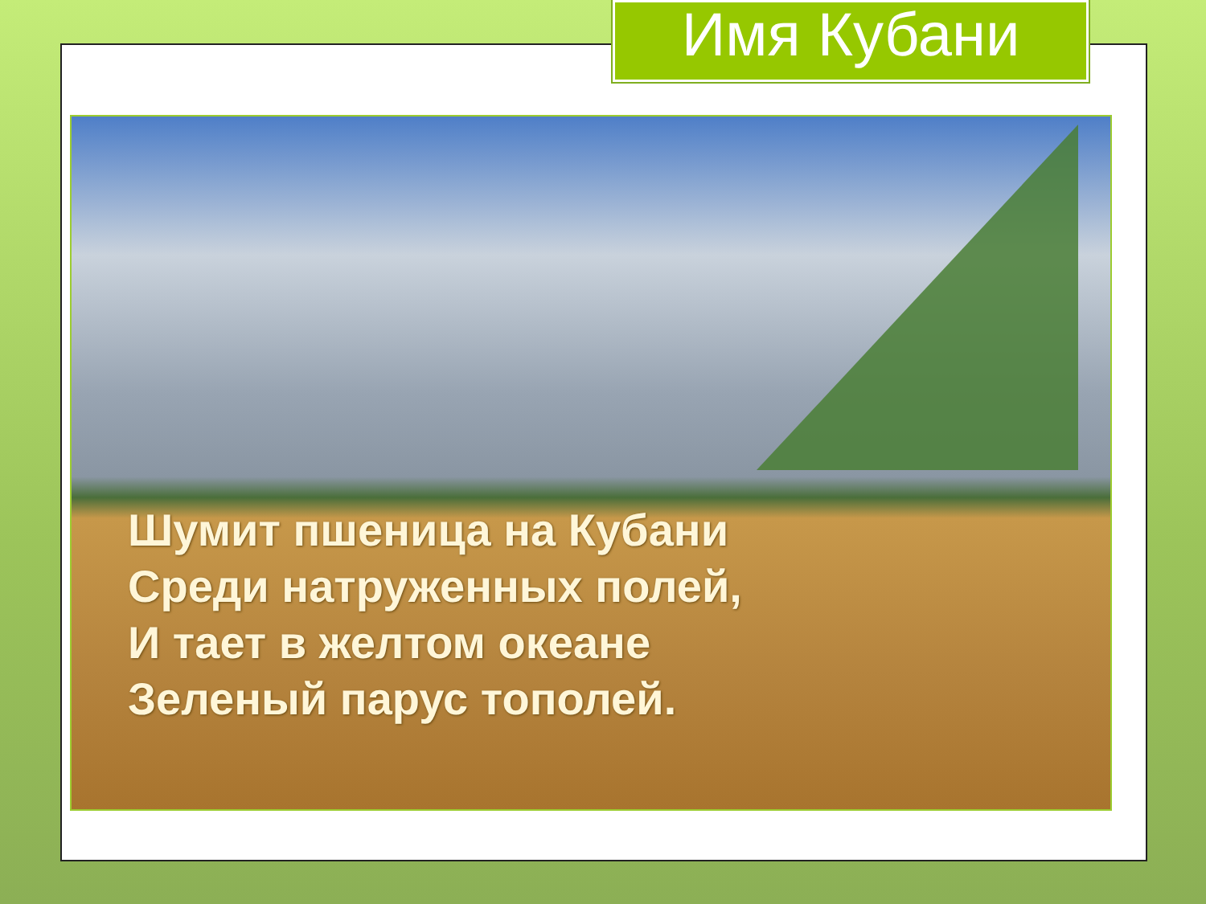Имя Кубани
Шумит пшеница на Кубани
Среди натруженных полей,
И тает в желтом океане
Зеленый парус тополей.